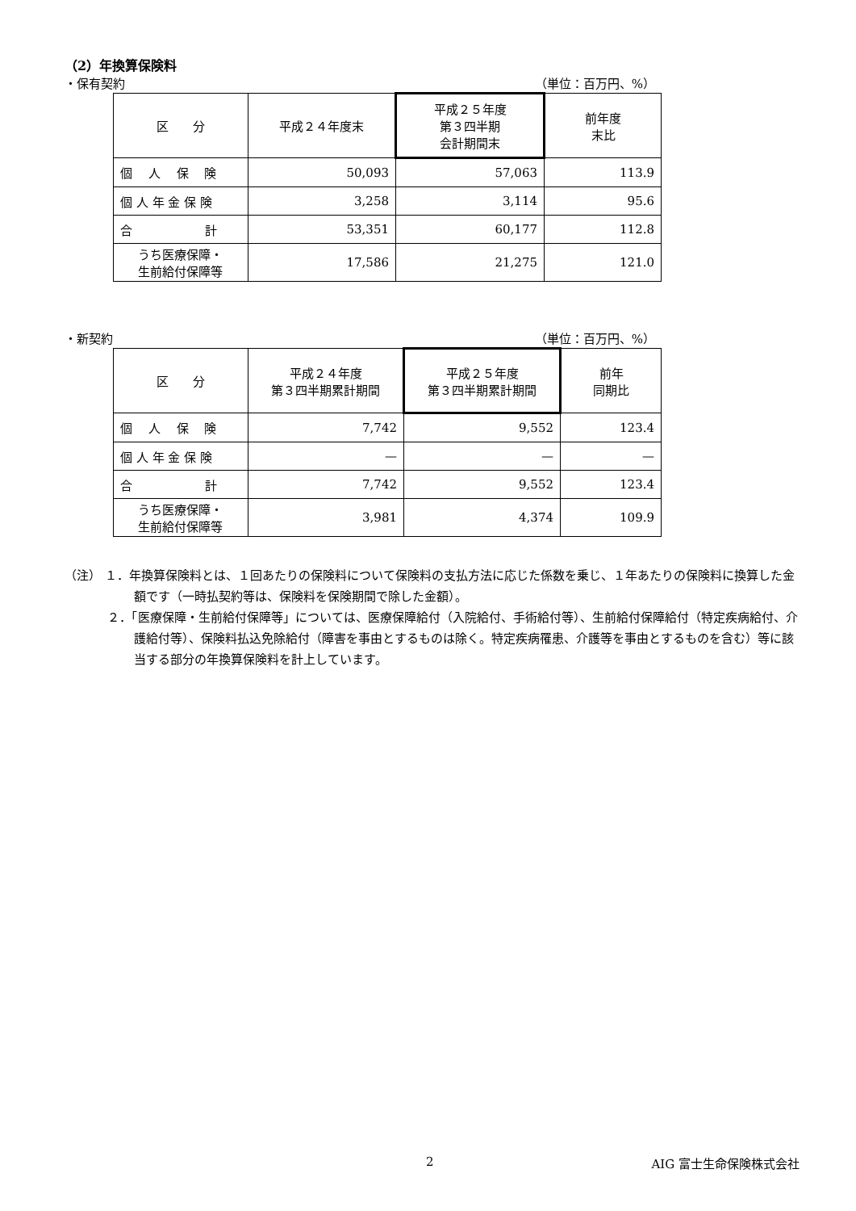（2）年換算保険料
・保有契約 （単位：百万円、%）
| 区 分 | 平成２４年度末 | 平成２５年度 第３四半期 会計期間末 | 前年度 末比 |
| 個 人 保 険 | 50,093 | 57,063 | 113.9 |
| 個 人 年 金 保 険 | 3,258 | 3,114 | 95.6 |
| 合 計 | 53,351 | 60,177 | 112.8 |
| うち医療保障・ 生前給付保障等 | 17,586 | 21,275 | 121.0 |
・新契約 （単位：百万円、%）
| 区 分 | 平成２４年度 第３四半期累計期間 | 平成２５年度 第３四半期累計期間 | 前年 同期比 |
| 個 人 保 険 | 7,742 | 9,552 | 123.4 |
| 個 人 年 金 保 険 | — | — | — |
| 合 計 | 7,742 | 9,552 | 123.4 |
| うち医療保障・ 生前給付保障等 | 3,981 | 4,374 | 109.9 |
（注） １．年換算保険料とは、１回あたりの保険料について保険料の支払方法に応じた係数を乗じ、１年あたりの保険料に換算した金額です（一時払契約等は、保険料を保険期間で除した金額）。
２．「医療保障・生前給付保障等」については、医療保障給付（入院給付、手術給付等）、生前給付保障給付（特定疾病給付、介護給付等）、保険料払込免除給付（障害を事由とするものは除く。特定疾病罹患、介護等を事由とするものを含む）等に該当する部分の年換算保険料を計上しています。
2 AIG 富士生命保険株式会社